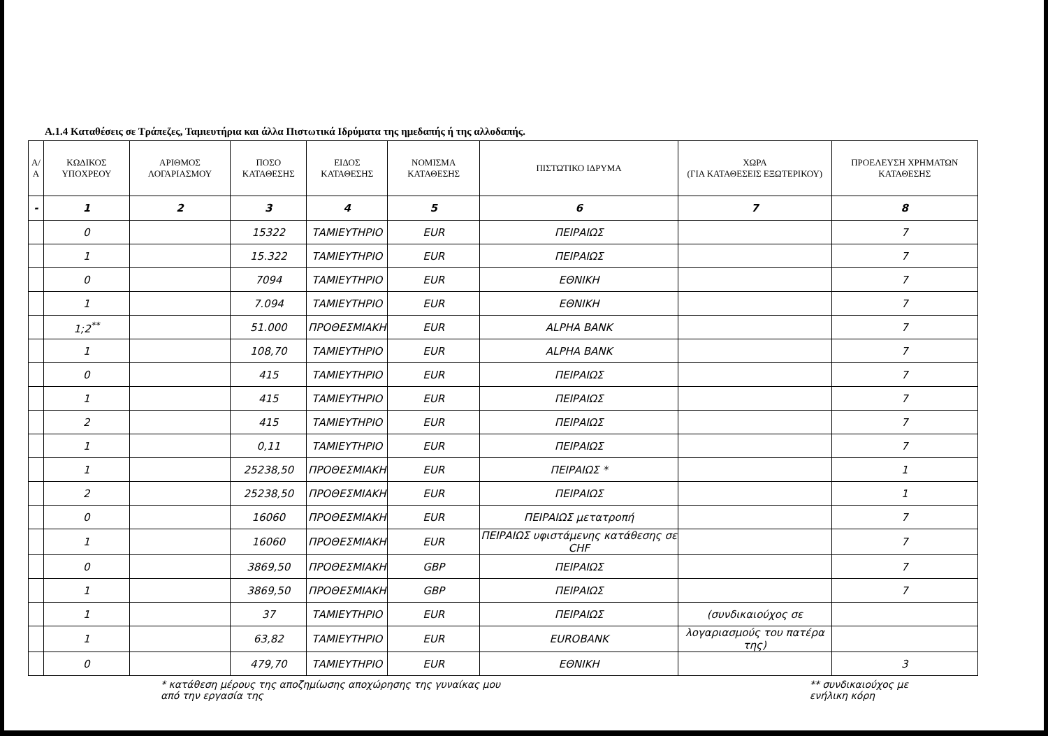Α.1.4 Καταθέσεις σε Τράπεζες, Ταμιευτήρια και άλλα Πιστωτικά Ιδρύματα της ημεδαπής ή της αλλοδαπής.
| Α/Α | ΚΩΔΙΚΟΣ ΥΠΟΧΡΕΟΥ | ΑΡΙΘΜΟΣ ΛΟΓΑΡΙΑΣΜΟΥ | ΠΟΣΟ ΚΑΤΑΘΕΣΗΣ | ΕΙΔΟΣ ΚΑΤΑΘΕΣΗΣ | ΝΟΜΙΣΜΑ ΚΑΤΑΘΕΣΗΣ | ΠΙΣΤΩΤΙΚΟ ΙΔΡΥΜΑ | ΧΩΡΑ (ΓΙΑ ΚΑΤΑΘΕΣΕΙΣ ΕΞΩΤΕΡΙΚΟΥ) | ΠΡΟΕΛΕΥΣΗ ΧΡΗΜΑΤΩΝ ΚΑΤΑΘΕΣΗΣ |
| --- | --- | --- | --- | --- | --- | --- | --- | --- |
| - | 1 | 2 | 3 | 4 | 5 | 6 | 7 | 8 |
| | 0 | | 15322 | ΤΑΜΙΕΥΤΗΡΙΟ | EUR | ΠΕΙΡΑΙΩΣ | | 7 |
| | 1 | | 15.322 | ΤΑΜΙΕΥΤΗΡΙΟ | EUR | ΠΕΙΡΑΙΩΣ | | 7 |
| | 0 | | 7094 | ΤΑΜΙΕΥΤΗΡΙΟ | EUR | ΕΘΝΙΚΗ | | 7 |
| | 1 | | 7.094 | ΤΑΜΙΕΥΤΗΡΙΟ | EUR | ΕΘΝΙΚΗ | | 7 |
| | 1;2<sup>**</sup> | | 51.000 | ΠΡΟΘΕΣΜΙΑΚΗ | EUR | ALPHA BANK | | 7 |
| | 1 | | 108,70 | ΤΑΜΙΕΥΤΗΡΙΟ | EUR | ALPHA BANK | | 7 |
| | 0 | | 415 | ΤΑΜΙΕΥΤΗΡΙΟ | EUR | ΠΕΙΡΑΙΩΣ | | 7 |
| | 1 | | 415 | ΤΑΜΙΕΥΤΗΡΙΟ | EUR | ΠΕΙΡΑΙΩΣ | | 7 |
| | 2 | | 415 | ΤΑΜΙΕΥΤΗΡΙΟ | EUR | ΠΕΙΡΑΙΩΣ | | 7 |
| | 1 | | 0,11 | ΤΑΜΙΕΥΤΗΡΙΟ | EUR | ΠΕΙΡΑΙΩΣ | | 7 |
| | 1 | | 25238,50 | ΠΡΟΘΕΣΜΙΑΚΗ | EUR | ΠΕΙΡΑΙΩΣ * | | 1 |
| | 2 | | 25238,50 | ΠΡΟΘΕΣΜΙΑΚΗ | EUR | ΠΕΙΡΑΙΩΣ | | 1 |
| | 0 | | 16060 | ΠΡΟΘΕΣΜΙΑΚΗ | EUR | ΠΕΙΡΑΙΩΣ μετατροπή | | 7 |
| | 1 | | 16060 | ΠΡΟΘΕΣΜΙΑΚΗ | EUR | ΠΕΙΡΑΙΩΣ υφιστάμενης κατάθεσης σε CHF | | 7 |
| | 0 | | 3869,50 | ΠΡΟΘΕΣΜΙΑΚΗ | GBP | ΠΕΙΡΑΙΩΣ | | 7 |
| | 1 | | 3869,50 | ΠΡΟΘΕΣΜΙΑΚΗ | GBP | ΠΕΙΡΑΙΩΣ | | 7 |
| | 1 | | 37 | ΤΑΜΙΕΥΤΗΡΙΟ | EUR | ΠΕΙΡΑΙΩΣ | (συνδικαιούχος σε | |
| | 1 | | 63,82 | ΤΑΜΙΕΥΤΗΡΙΟ | EUR | EUROBANK | λογαριασμούς του πατέρα της) | |
| | 0 | | 479,70 | ΤΑΜΙΕΥΤΗΡΙΟ | EUR | ΕΘΝΙΚΗ | | 3 |
* κατάθεση μέρους της αποζημίωσης αποχώρησης της γυναίκας μου
από την εργασία της
** συνδικαιούχος με
ενήλικη κόρη